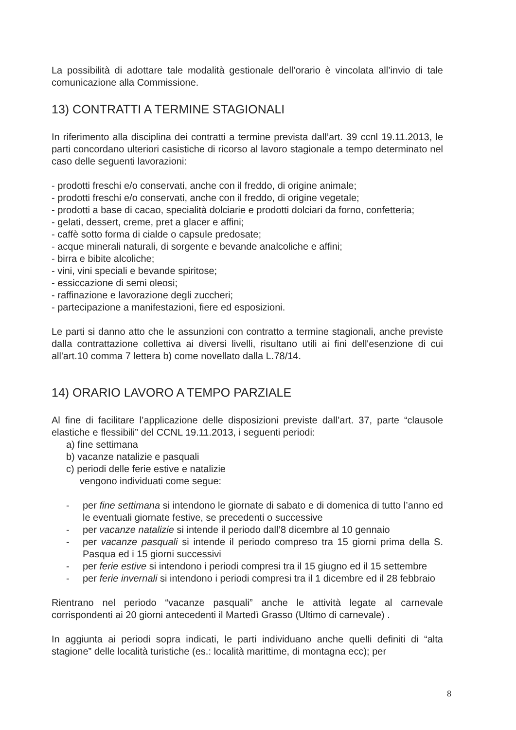La possibilità di adottare tale modalità gestionale dell’orario è vincolata all’invio di tale comunicazione alla Commissione.
13) CONTRATTI A TERMINE STAGIONALI
In riferimento alla disciplina dei contratti a termine prevista dall’art. 39 ccnl 19.11.2013, le parti concordano ulteriori casistiche di ricorso al lavoro stagionale a tempo determinato nel caso delle seguenti lavorazioni:
- prodotti freschi e/o conservati, anche con il freddo, di origine animale;
- prodotti freschi e/o conservati, anche con il freddo, di origine vegetale;
- prodotti a base di cacao, specialità dolciarie e prodotti dolciari da forno, confetteria;
- gelati, dessert, creme, pret a glacer e affini;
- caffè sotto forma di cialde o capsule predosate;
- acque minerali naturali, di sorgente e bevande analcoliche e affini;
- birra e bibite alcoliche;
- vini, vini speciali e bevande spiritose;
- essiccazione di semi oleosi;
- raffinazione e lavorazione degli zuccheri;
- partecipazione a manifestazioni, fiere ed esposizioni.
Le parti si danno atto che le assunzioni con contratto a termine stagionali, anche previste dalla contrattazione collettiva ai diversi livelli, risultano utili ai fini dell'esenzione di cui all'art.10 comma 7 lettera b) come novellato dalla L.78/14.
14) ORARIO LAVORO A TEMPO PARZIALE
Al fine di facilitare l’applicazione delle disposizioni previste dall’art. 37, parte “clausole elastiche e flessibili” del CCNL 19.11.2013, i seguenti periodi:
a) fine settimana
b) vacanze natalizie e pasquali
c) periodi delle ferie estive e natalizie
vengono individuati come segue:
- per fine settimana si intendono le giornate di sabato e di domenica di tutto l’anno ed le eventuali giornate festive, se precedenti o successive
- per vacanze natalizie si intende il periodo dall’8 dicembre al 10 gennaio
- per vacanze pasquali si intende il periodo compreso tra 15 giorni prima della S. Pasqua ed i 15 giorni successivi
- per ferie estive si intendono i periodi compresi tra il 15 giugno ed il 15 settembre
- per ferie invernali si intendono i periodi compresi tra il 1 dicembre ed il 28 febbraio
Rientrano nel periodo “vacanze pasquali” anche le attività legate al carnevale corrispondenti ai 20 giorni antecedenti il Martedì Grasso (Ultimo di carnevale) .
In aggiunta ai periodi sopra indicati, le parti individuano anche quelli definiti di “alta stagione” delle località turistiche (es.: località marittime, di montagna ecc); per
8